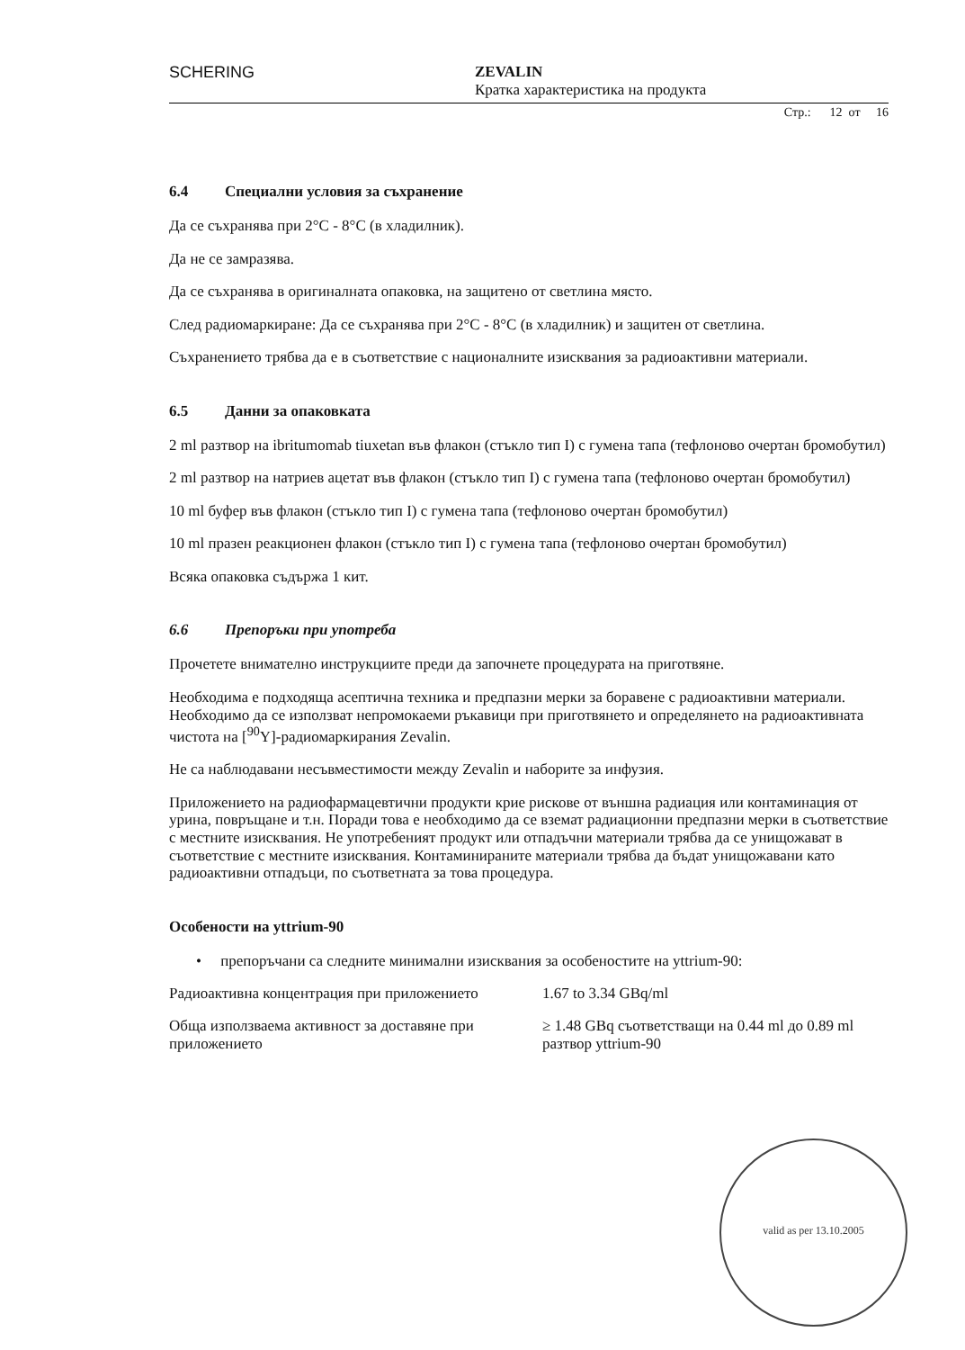SCHERING ZEVALIN
Кратка характеристика на продукта
Стр.: 12 от 16
6.4 Специални условия за съхранение
Да се съхранява при 2°C - 8°C (в хладилник).
Да не се замразява.
Да се съхранява в оригиналната опаковка, на защитено от светлина място.
След радиомаркиране: Да се съхранява при 2°C - 8°C (в хладилник) и защитен от светлина.
Съхранението трябва да е в съответствие с националните изисквания за радиоактивни материали.
6.5 Данни за опаковката
2 ml разтвор на ibritumomab tiuxetan във флакон (стъкло тип I) с гумена тапа (тефлоново очертан бромобутил)
2 ml разтвор на натриев ацетат във флакон (стъкло тип I) с гумена тапа (тефлоново очертан бромобутил)
10 ml буфер във флакон (стъкло тип I) с гумена тапа (тефлоново очертан бромобутил)
10 ml празен реакционен флакон (стъкло тип I) с гумена тапа (тефлоново очертан бромобутил)
Всяка опаковка съдържа 1 кит.
6.6 Препоръки при употреба
Прочетете внимателно инструкциите преди да започнете процедурата на приготвяне.
Необходима е подходяща асептична техника и предпазни мерки за боравене с радиоактивни материали. Необходимо да се използват непромокаеми ръкавици при приготвянето и определянето на радиоактивната чистота на [<sup>90</sup>Y]-радиомаркирания Zevalin.
Не са наблюдавани несъвместимости между Zevalin и наборите за инфузия.
Приложението на радиофармацевтични продукти крие рискове от външна радиация или контаминация от урина, повръщане и т.н. Поради това е необходимо да се вземат радиационни предпазни мерки в съответствие с местните изисквания. Не употребеният продукт или отпадъчни материали трябва да се унищожават в съответствие с местните изисквания. Контаминираните материали трябва да бъдат унищожавани като радиоактивни отпадъци, по съответната за това процедура.
Особености на yttrium-90
• препоръчани са следните минимални изисквания за особеностите на yttrium-90:
| Радиоактивна концентрация при приложението | 1.67 to 3.34 GBq/ml |
| Обща използваема активност за доставяне при приложението | ≥ 1.48 GBq съответстващи на 0.44 ml до 0.89 ml разтвор yttrium-90 |
valid as per 13.10.2005